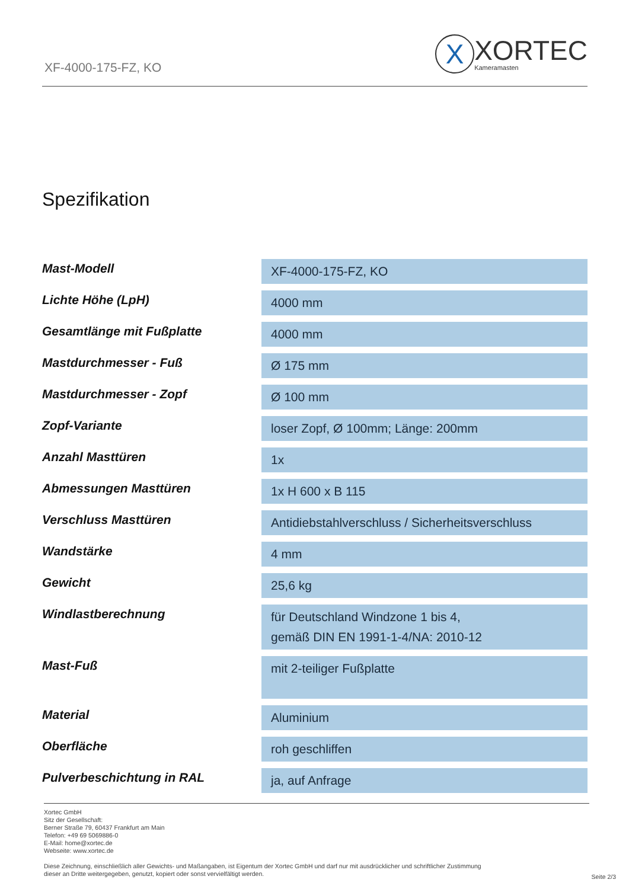XF-4000-175-FZ, KO
X
XORTEC
Kameramasten
Spezifikation
| Mast-Modell | XF-4000-175-FZ, KO |
| Lichte Höhe (LpH) | 4000 mm |
| Gesamtlänge mit Fußplatte | 4000 mm |
| Mastdurchmesser - Fuß | Ø 175 mm |
| Mastdurchmesser - Zopf | Ø 100 mm |
| Zopf-Variante | loser Zopf, Ø 100mm; Länge: 200mm |
| Anzahl Masttüren | 1x |
| Abmessungen Masttüren | 1x H 600 x B 115 |
| Verschluss Masttüren | Antidiebstahlverschluss / Sicherheitsverschluss |
| Wandstärke | 4 mm |
| Gewicht | 25,6 kg |
| Windlastberechnung | für Deutschland Windzone 1 bis 4, gemäß DIN EN 1991-1-4/NA: 2010-12 |
| Mast-Fuß | mit 2-teiliger Fußplatte |
| Material | Aluminium |
| Oberfläche | roh geschliffen |
| Pulverbeschichtung in RAL | ja, auf Anfrage |
Xortec GmbH
Sitz der Gesellschaft:
Berner Straße 79, 60437 Frankfurt am Main
Telefon: +49 69 5069886-0
E-Mail: home@xortec.de
Webseite: www.xortec.de
Diese Zeichnung, einschließlich aller Gewichts- und Maßangaben, ist Eigentum der Xortec GmbH und darf nur mit ausdrücklicher und schriftlicher Zustimmung
dieser an Dritte weitergegeben, genutzt, kopiert oder sonst vervielfältigt werden.
Seite 2/3